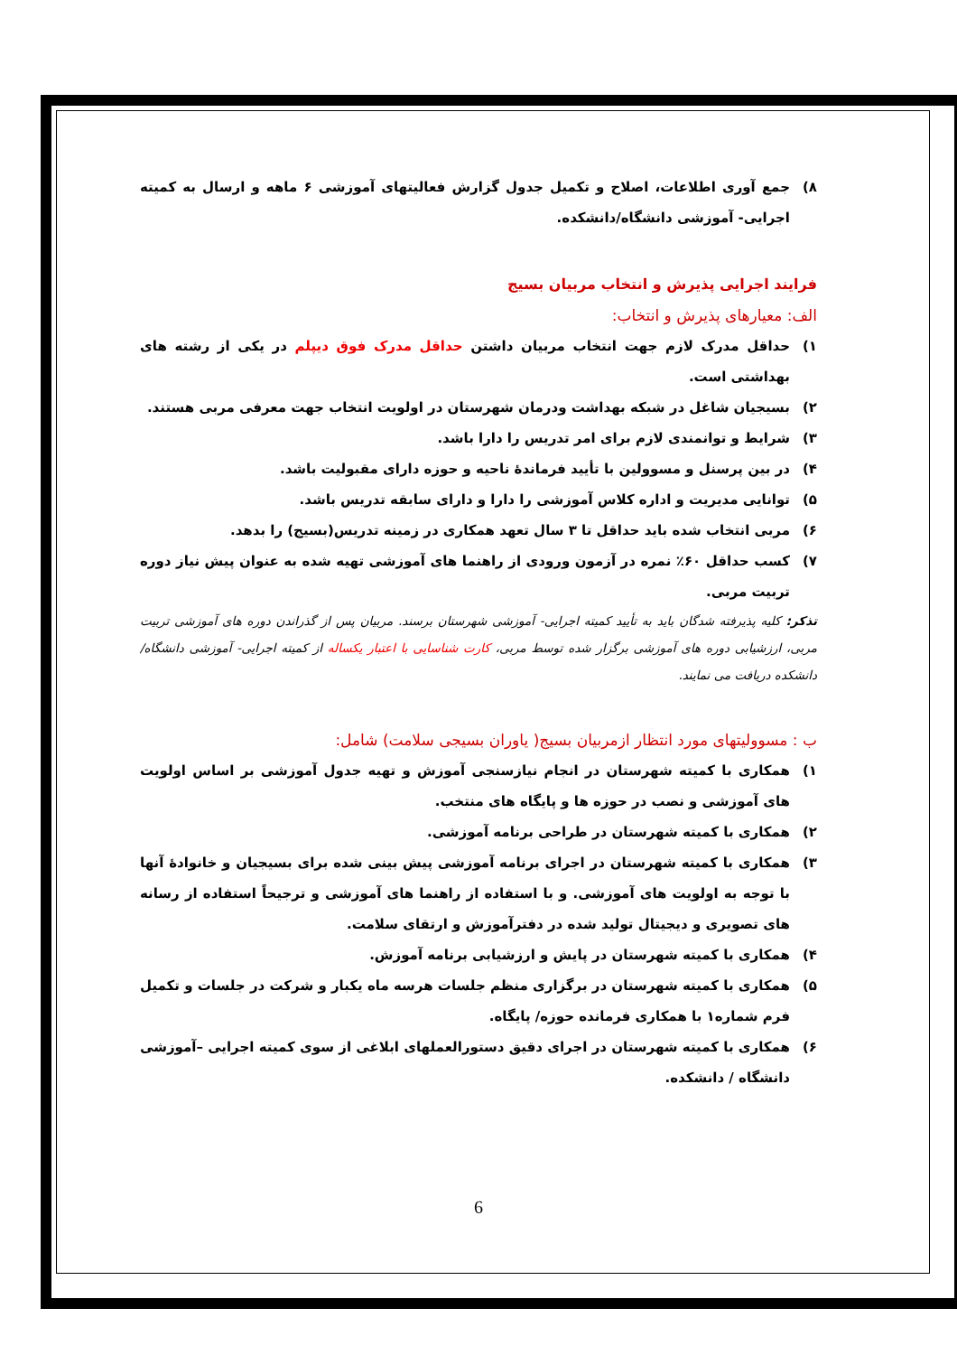۸) جمع آوری اطلاعات، اصلاح و تکمیل جدول گزارش فعالیتهای آموزشی ۶ ماهه و ارسال به کمیته اجرایی- آموزشی دانشگاه/دانشکده.
فرایند اجرایی پذیرش و انتخاب مربیان بسیج
الف: معیارهای پذیرش و انتخاب:
۱) حداقل مدرک لازم جهت انتخاب مربیان داشتن حداقل مدرک فوق دیپلم در یکی از رشته های بهداشتی است.
۲) بسیجیان شاغل در شبکه بهداشت ودرمان شهرستان در اولویت انتخاب جهت معرفی مربی هستند.
۳) شرایط و توانمندی لازم برای امر تدریس را دارا باشد.
۴) در بین پرسنل و مسوولین با تأیید فرماندهٔ ناحیه و حوزه دارای مقبولیت باشد.
۵) توانایی مدیریت و اداره کلاس آموزشی را دارا و دارای سابقه تدریس باشد.
۶) مربی انتخاب شده باید حداقل تا ۳ سال تعهد همکاری در زمینه تدریس(بسیج) را بدهد.
۷) کسب حداقل ۶۰٪ نمره در آزمون ورودی از راهنما های آموزشی تهیه شده به عنوان پیش نیاز دوره تربیت مربی.
تذکر: کلیه پذیرفته شدگان باید به تأیید کمیته اجرایی- آموزشی شهرستان برسند. مربیان پس از گذراندن دوره های آموزشی تربیت مربی، ارزشیابی دوره های آموزشی برگزار شده توسط مربی، کارت شناسایی با اعتبار یکساله از کمیته اجرایی- آموزشی دانشگاه/دانشکده دریافت می نمایند.
ب : مسوولیتهای مورد انتظار ازمربیان بسیج( یاوران بسیجی سلامت) شامل:
۱) همکاری با کمیته شهرستان در انجام نیازسنجی آموزش و تهیه جدول آموزشی بر اساس اولویت های آموزشی و نصب در حوزه ها و پایگاه های منتخب.
۲) همکاری با کمیته شهرستان در طراحی برنامه آموزشی.
۳) همکاری با کمیته شهرستان در اجرای برنامه آموزشی پیش بینی شده برای بسیجیان و خانوادهٔ آنها با توجه به اولویت های آموزشی. و با استفاده از راهنما های آموزشی و ترجیحاً استفاده از رسانه های تصویری و دیجیتال تولید شده در دفترآموزش و ارتقای سلامت.
۴) همکاری با کمیته شهرستان در پایش و ارزشیابی برنامه آموزش.
۵) همکاری با کمیته شهرستان در برگزاری منظم جلسات هرسه ماه یکبار و شرکت در جلسات و تکمیل فرم شماره۱ با همکاری فرمانده حوزه/ پایگاه.
۶) همکاری با کمیته شهرستان در اجرای دقیق دستورالعملهای ابلاغی از سوی کمیته اجرایی –آموزشی دانشگاه / دانشکده.
6